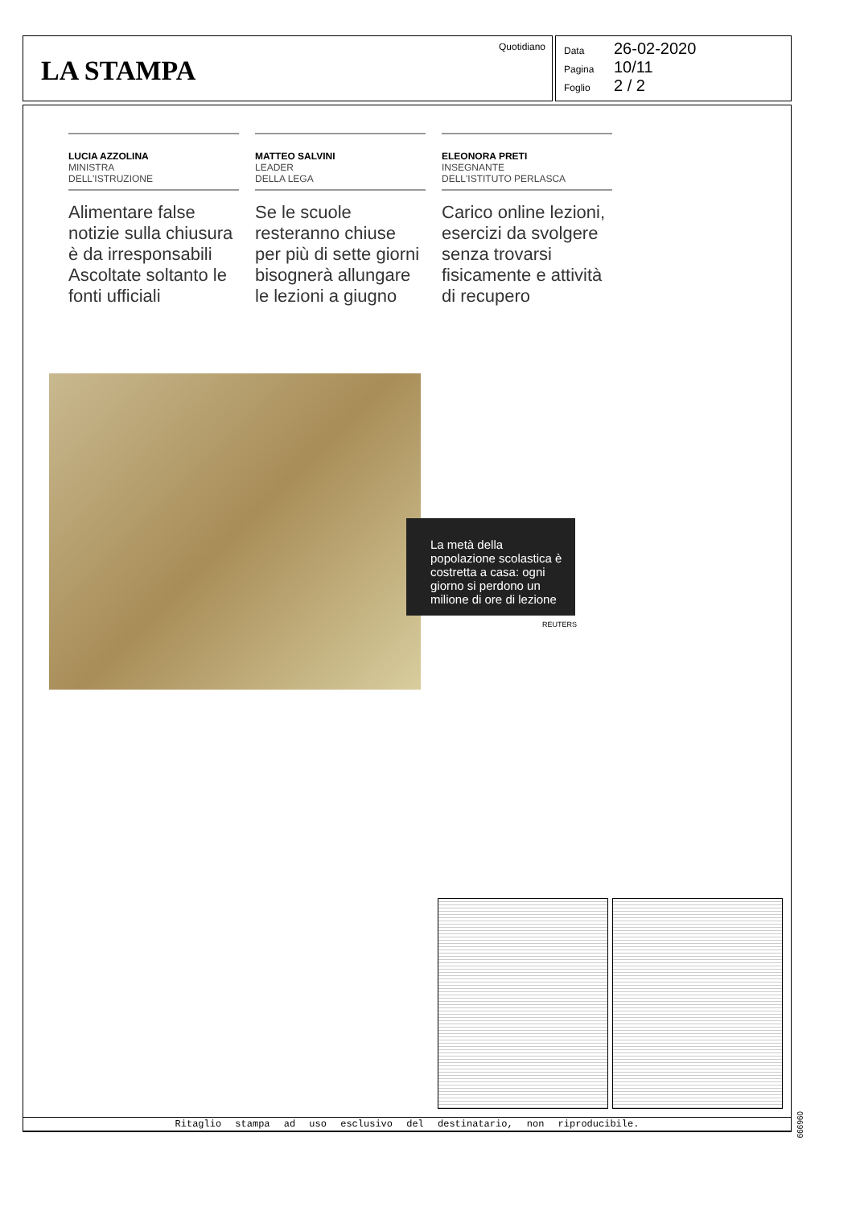LA STAMPA
Quotidiano
Data 26-02-2020
Pagina 10/11
Foglio 2 / 2
LUCIA AZZOLINA
MINISTRA
DELL'ISTRUZIONE
Alimentare false notizie sulla chiusura è da irresponsabili Ascoltate soltanto le fonti ufficiali
MATTEO SALVINI
LEADER
DELLA LEGA
Se le scuole resteranno chiuse per più di sette giorni bisognerà allungare le lezioni a giugno
ELEONORA PRETI
INSEGNANTE
DELL'ISTITUTO PERLASCA
Carico online lezioni, esercizi da svolgere senza trovarsi fisicamente e attività di recupero
La metà della popolazione scolastica è costretta a casa: ogni giorno si perdono un milione di ore di lezione
REUTERS
096999
Ritaglio stampa ad uso esclusivo del destinatario, non riproducibile.